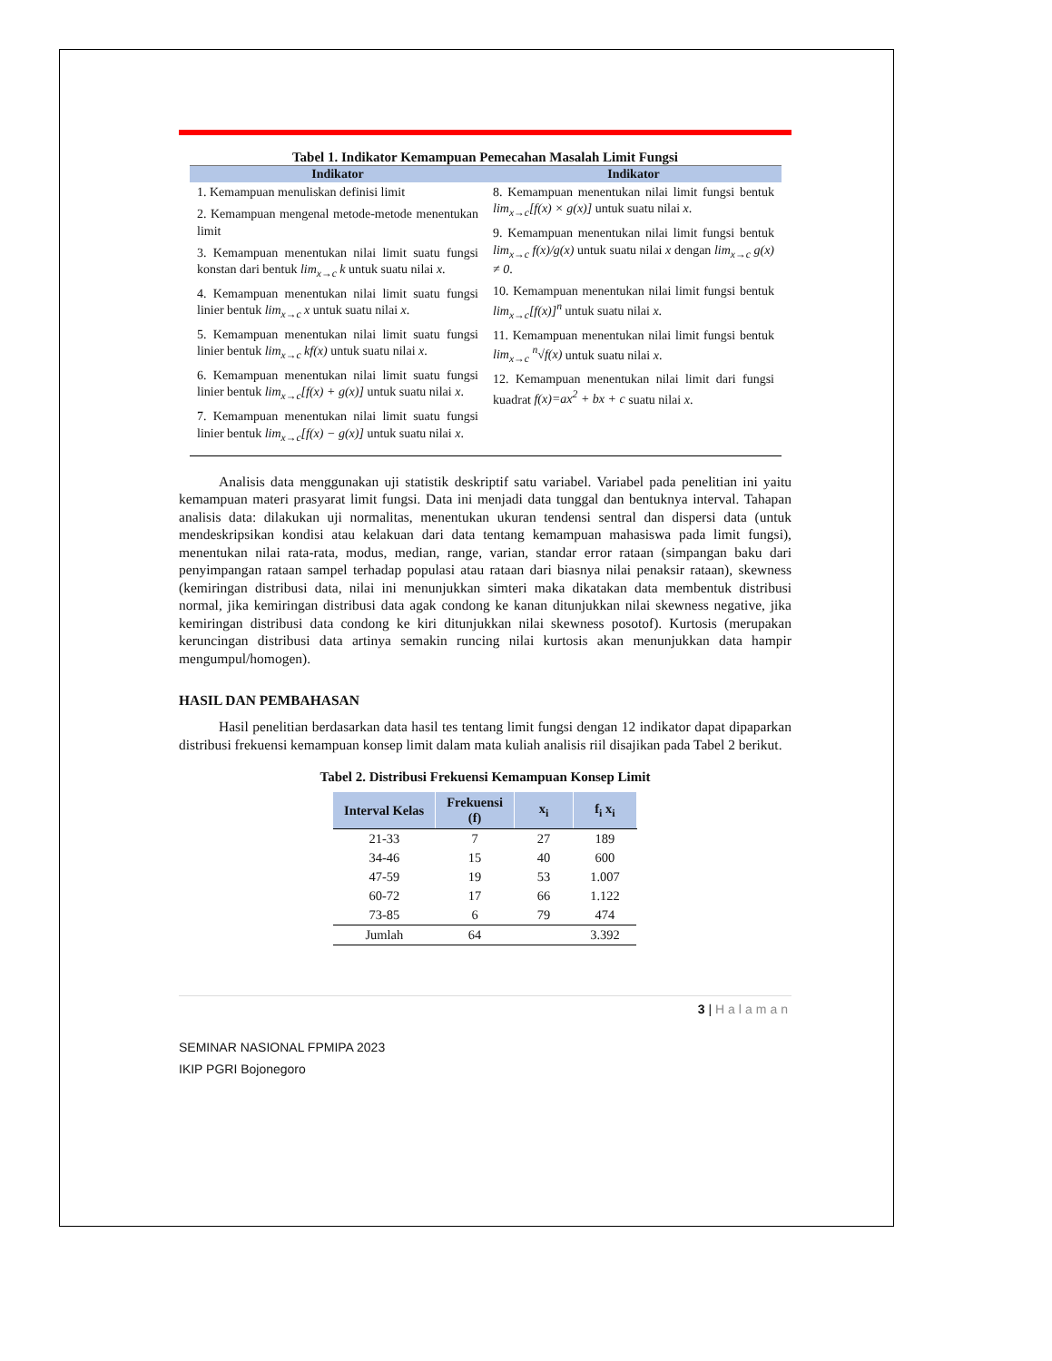Tabel 1. Indikator Kemampuan Pemecahan Masalah Limit Fungsi
| Indikator | Indikator |
| --- | --- |
| 1. Kemampuan menuliskan definisi limit 2. Kemampuan mengenal metode-metode menentukan limit 3. Kemampuan menentukan nilai limit suatu fungsi konstan dari bentuk lim<sub>x→c</sub> k untuk suatu nilai x . 4. Kemampuan menentukan nilai limit suatu fungsi linier bentuk lim<sub>x→c</sub> x untuk suatu nilai x . 5. Kemampuan menentukan nilai limit suatu fungsi linier bentuk lim<sub>x→c</sub> kf(x) untuk suatu nilai x . 6. Kemampuan menentukan nilai limit suatu fungsi linier bentuk lim<sub>x→c</sub>[f(x) + g(x)] untuk suatu nilai x . 7. Kemampuan menentukan nilai limit suatu fungsi linier bentuk lim<sub>x→c</sub>[f(x) − g(x)] untuk suatu nilai x . | 8. Kemampuan menentukan nilai limit fungsi bentuk lim<sub>x→c</sub>[f(x) × g(x)] untuk suatu nilai x . 9. Kemampuan menentukan nilai limit fungsi bentuk lim<sub>x→c</sub> f(x)/g(x) untuk suatu nilai x dengan lim<sub>x→c</sub> g(x) ≠ 0 . 10. Kemampuan menentukan nilai limit fungsi bentuk lim<sub>x→c</sub>[f(x)]<sup>n</sup> untuk suatu nilai x . 11. Kemampuan menentukan nilai limit fungsi bentuk lim<sub>x→c</sub> <sup>n</sup>√f(x) untuk suatu nilai x . 12. Kemampuan menentukan nilai limit dari fungsi kuadrat f(x)=ax<sup>2</sup> + bx + c suatu nilai x . |
Analisis data menggunakan uji statistik deskriptif satu variabel. Variabel pada penelitian ini yaitu kemampuan materi prasyarat limit fungsi. Data ini menjadi data tunggal dan bentuknya interval. Tahapan analisis data: dilakukan uji normalitas, menentukan ukuran tendensi sentral dan dispersi data (untuk mendeskripsikan kondisi atau kelakuan dari data tentang kemampuan mahasiswa pada limit fungsi), menentukan nilai rata-rata, modus, median, range, varian, standar error rataan (simpangan baku dari penyimpangan rataan sampel terhadap populasi atau rataan dari biasnya nilai penaksir rataan), skewness (kemiringan distribusi data, nilai ini menunjukkan simteri maka dikatakan data membentuk distribusi normal, jika kemiringan distribusi data agak condong ke kanan ditunjukkan nilai skewness negative, jika kemiringan distribusi data condong ke kiri ditunjukkan nilai skewness posotof). Kurtosis (merupakan keruncingan distribusi data artinya semakin runcing nilai kurtosis akan menunjukkan data hampir mengumpul/homogen).
HASIL DAN PEMBAHASAN
Hasil penelitian berdasarkan data hasil tes tentang limit fungsi dengan 12 indikator dapat dipaparkan distribusi frekuensi kemampuan konsep limit dalam mata kuliah analisis riil disajikan pada Tabel 2 berikut.
Tabel 2. Distribusi Frekuensi Kemampuan Konsep Limit
| Interval Kelas | Frekuensi (f) | x<sub>i</sub> | f<sub>i</sub> x<sub>i</sub> |
| --- | --- | --- | --- |
| 21-33 | 7 | 27 | 189 |
| 34-46 | 15 | 40 | 600 |
| 47-59 | 19 | 53 | 1.007 |
| 60-72 | 17 | 66 | 1.122 |
| 73-85 | 6 | 79 | 474 |
| Jumlah | 64 | | 3.392 |
3 | Halaman
SEMINAR NASIONAL FPMIPA 2023
IKIP PGRI Bojonegoro